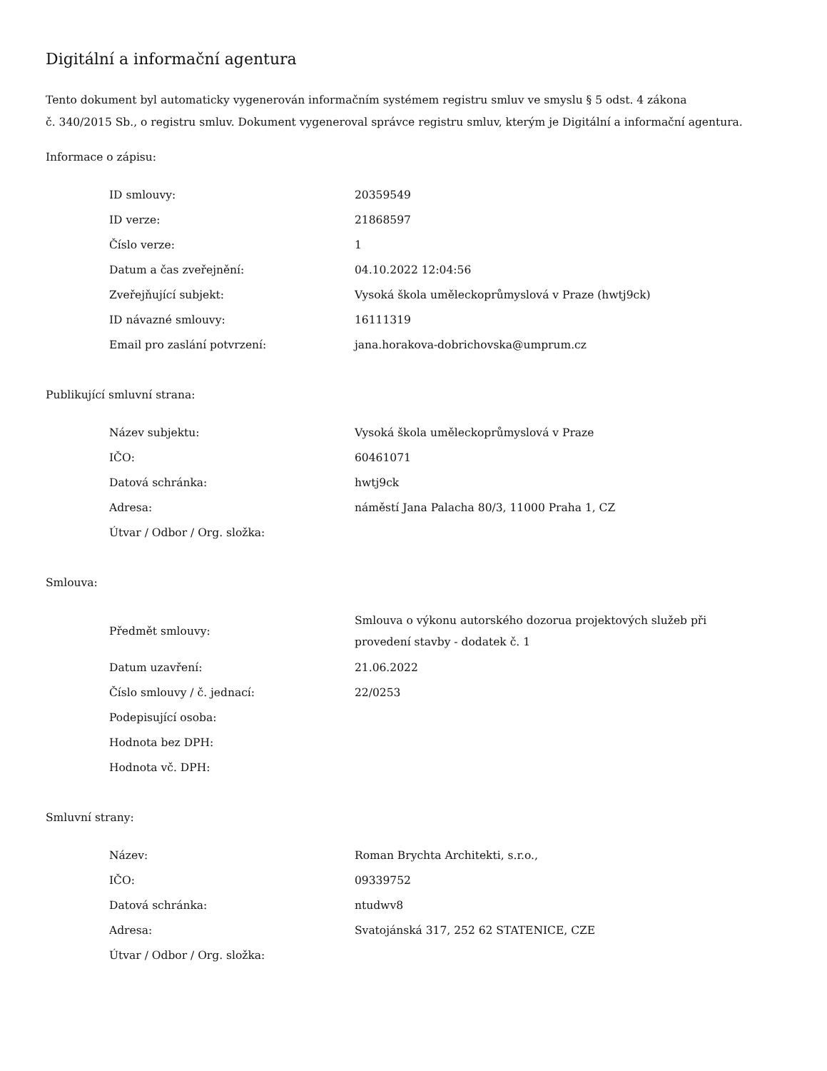Digitální a informační agentura
Tento dokument byl automaticky vygenerován informačním systémem registru smluv ve smyslu § 5 odst. 4 zákona
č. 340/2015 Sb., o registru smluv. Dokument vygeneroval správce registru smluv, kterým je Digitální a informační agentura.
Informace o zápisu:
| ID smlouvy: | 20359549 |
| ID verze: | 21868597 |
| Číslo verze: | 1 |
| Datum a čas zveřejnění: | 04.10.2022 12:04:56 |
| Zveřejňující subjekt: | Vysoká škola uměleckoprůmyslová v Praze (hwtj9ck) |
| ID návazné smlouvy: | 16111319 |
| Email pro zaslání potvrzení: | jana.horakova-dobrichovska@umprum.cz |
Publikující smluvní strana:
| Název subjektu: | Vysoká škola uměleckoprůmyslová v Praze |
| IČO: | 60461071 |
| Datová schránka: | hwtj9ck |
| Adresa: | náměstí Jana Palacha 80/3, 11000 Praha 1, CZ |
| Útvar / Odbor / Org. složka: | |
Smlouva:
| Předmět smlouvy: | Smlouva o výkonu autorského dozorua projektových služeb při provedení stavby - dodatek č. 1 |
| Datum uzavření: | 21.06.2022 |
| Číslo smlouvy / č. jednací: | 22/0253 |
| Podepisující osoba: | |
| Hodnota bez DPH: | |
| Hodnota vč. DPH: | |
Smluvní strany:
| Název: | Roman Brychta Architekti, s.r.o., |
| IČO: | 09339752 |
| Datová schránka: | ntudwv8 |
| Adresa: | Svatojánská 317, 252 62 STATENICE, CZE |
| Útvar / Odbor / Org. složka: | |